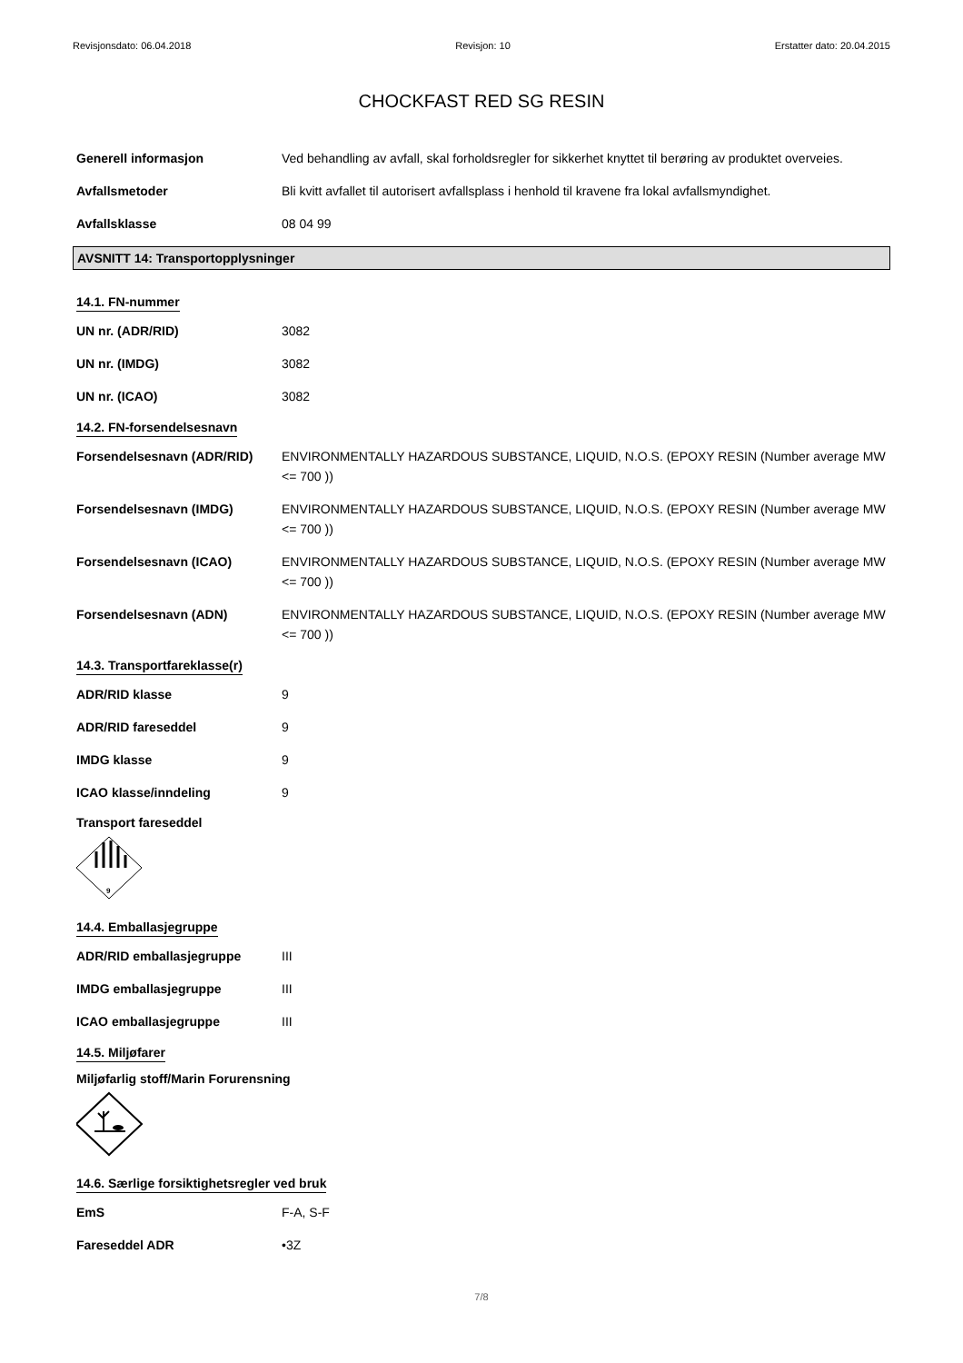Revisjonsdato: 06.04.2018 Revisjon: 10 Erstatter dato: 20.04.2015
CHOCKFAST RED SG RESIN
Generell informasjon Ved behandling av avfall, skal forholdsregler for sikkerhet knyttet til berøring av produktet overveies.
Avfallsmetoder Bli kvitt avfallet til autorisert avfallsplass i henhold til kravene fra lokal avfallsmyndighet.
Avfallsklasse 08 04 99
AVSNITT 14: Transportopplysninger
14.1. FN-nummer
UN nr. (ADR/RID) 3082
UN nr. (IMDG) 3082
UN nr. (ICAO) 3082
14.2. FN-forsendelsesnavn
Forsendelsesnavn (ADR/RID) ENVIRONMENTALLY HAZARDOUS SUBSTANCE, LIQUID, N.O.S. (EPOXY RESIN (Number average MW <= 700 ))
Forsendelsesnavn (IMDG) ENVIRONMENTALLY HAZARDOUS SUBSTANCE, LIQUID, N.O.S. (EPOXY RESIN (Number average MW <= 700 ))
Forsendelsesnavn (ICAO) ENVIRONMENTALLY HAZARDOUS SUBSTANCE, LIQUID, N.O.S. (EPOXY RESIN (Number average MW <= 700 ))
Forsendelsesnavn (ADN) ENVIRONMENTALLY HAZARDOUS SUBSTANCE, LIQUID, N.O.S. (EPOXY RESIN (Number average MW <= 700 ))
14.3. Transportfareklasse(r)
ADR/RID klasse 9
ADR/RID fareseddel 9
IMDG klasse 9
ICAO klasse/inndeling 9
Transport fareseddel
9
14.4. Emballasjegruppe
ADR/RID emballasjegruppe III
IMDG emballasjegruppe III
ICAO emballasjegruppe III
14.5. Miljøfarer
Miljøfarlig stoff/Marin Forurensning
14.6. Særlige forsiktighetsregler ved bruk
EmS F-A, S-F
Fareseddel ADR •3Z
7/8